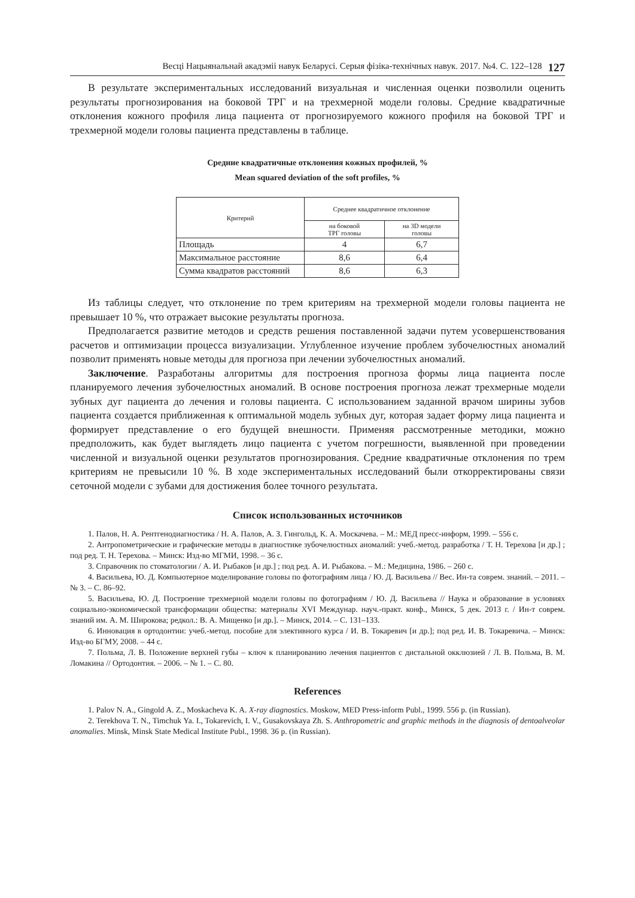Весці Нацыянальнай акадэміі навук Беларусі. Серыя фізіка-технічных навук. 2017. №4. С. 122–128 127
В результате экспериментальных исследований визуальная и численная оценки позволили оценить результаты прогнозирования на боковой ТРГ и на трехмерной модели головы. Средние квадратичные отклонения кожного профиля лица пациента от прогнозируемого кожного профиля на боковой ТРГ и трехмерной модели головы пациента представлены в таблице.
Средние квадратичные отклонения кожных профилей, %
Mean squared deviation of the soft profiles, %
| Критерий | Среднее квадратичное отклонение | |
| --- | --- | --- |
| | на боковой ТРГ головы | на 3D модели головы |
| Площадь | 4 | 6,7 |
| Максимальное расстояние | 8,6 | 6,4 |
| Сумма квадратов расстояний | 8,6 | 6,3 |
Из таблицы следует, что отклонение по трем критериям на трехмерной модели головы пациента не превышает 10 %, что отражает высокие результаты прогноза.
Предполагается развитие методов и средств решения поставленной задачи путем усовершенствования расчетов и оптимизации процесса визуализации. Углубленное изучение проблем зубочелюстных аномалий позволит применять новые методы для прогноза при лечении зубочелюстных аномалий.
Заключение. Разработаны алгоритмы для построения прогноза формы лица пациента после планируемого лечения зубочелюстных аномалий. В основе построения прогноза лежат трехмерные модели зубных дуг пациента до лечения и головы пациента. С использованием заданной врачом ширины зубов пациента создается приближенная к оптимальной модель зубных дуг, которая задает форму лица пациента и формирует представление о его будущей внешности. Применяя рассмотренные методики, можно предположить, как будет выглядеть лицо пациента с учетом погрешности, выявленной при проведении численной и визуальной оценки результатов прогнозирования. Средние квадратичные отклонения по трем критериям не превысили 10 %. В ходе экспериментальных исследований были откорректированы связи сеточной модели с зубами для достижения более точного результата.
Список использованных источников
1. Палов, Н. А. Рентгенодиагностика / Н. А. Палов, А. З. Гингольд, К. А. Москачева. – М.: МЕД пресс-информ, 1999. – 556 с.
2. Антропометрические и графические методы в диагностике зубочелюстных аномалий: учеб.-метод. разработка / Т. Н. Терехова [и др.] ; под ред. Т. Н. Терехова. – Минск: Изд-во МГМИ, 1998. – 36 с.
3. Справочник по стоматологии / А. И. Рыбаков [и др.] ; под ред. А. И. Рыбакова. – М.: Медицина, 1986. – 260 с.
4. Васильева, Ю. Д. Компьютерное моделирование головы по фотографиям лица / Ю. Д. Васильева // Вес. Ин-та соврем. знаний. – 2011. – № 3. – С. 86–92.
5. Васильева, Ю. Д. Построение трехмерной модели головы по фотографиям / Ю. Д. Васильева // Наука и образование в условиях социально-экономической трансформации общества: материалы XVI Междунар. науч.-практ. конф., Минск, 5 дек. 2013 г. / Ин-т соврем. знаний им. А. М. Широкова; редкол.: В. А. Мищенко [и др.]. – Минск, 2014. – С. 131–133.
6. Инновация в ортодонтии: учеб.-метод. пособие для элективного курса / И. В. Токаревич [и др.]; под ред. И. В. Токаревича. – Минск: Изд-во БГМУ, 2008. – 44 с.
7. Польма, Л. В. Положение верхней губы – ключ к планированию лечения пациентов с дистальной окклюзией / Л. В. Польма, В. М. Ломакина // Ортодонтия. – 2006. – № 1. – С. 80.
References
1. Palov N. A., Gingold A. Z., Moskacheva K. A. X-ray diagnostics. Moskow, MED Press-inform Publ., 1999. 556 p. (in Russian).
2. Terekhova T. N., Timchuk Ya. I., Tokarevich, I. V., Gusakovskaya Zh. S. Anthropometric and graphic methods in the diagnosis of dentoalveolar anomalies. Minsk, Minsk State Medical Institute Publ., 1998. 36 p. (in Russian).